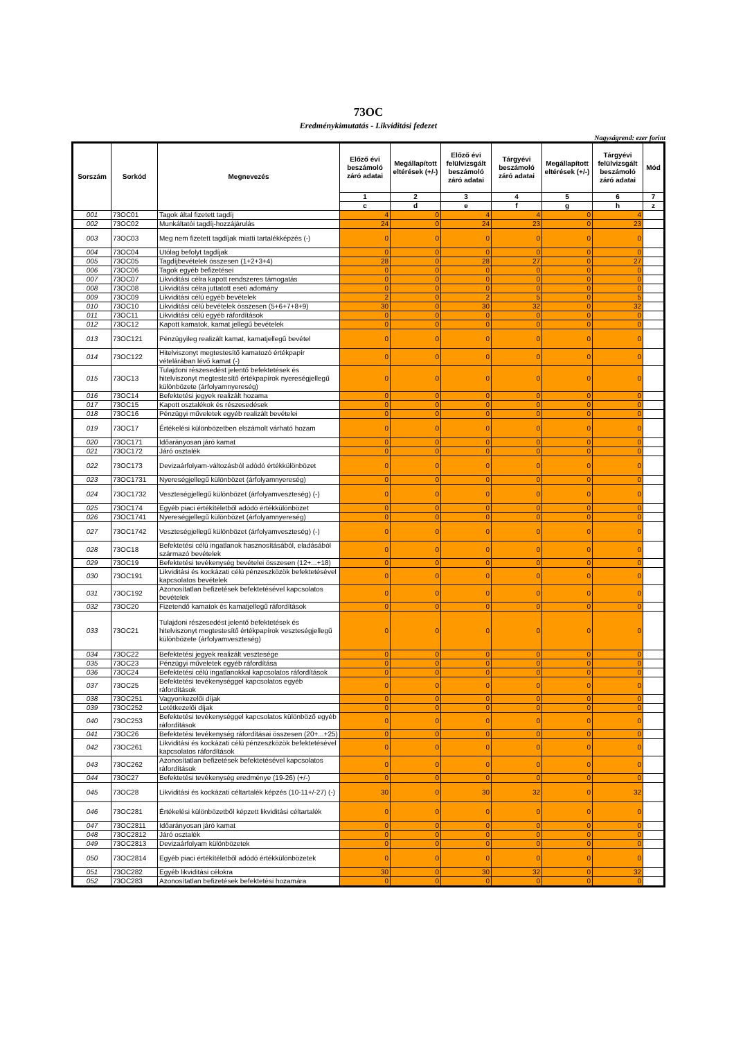73OC
Eredménykimutatás - Likviditási fedezet
Nagyságrend: ezer forint
| Sorszám | Sorkód | Megnevezés | Előző évi beszámoló záró adatai | Megállapított eltérések (+/-) | Előző évi felülvizsgált beszámoló záró adatai | Tárgyévi beszámoló záró adatai | Megállapított eltérések (+/-) | Tárgyévi felülvizsgált beszámoló záró adatai | Mód |
| --- | --- | --- | --- | --- | --- | --- | --- | --- | --- |
| | | | 1 | 2 | 3 | 4 | 5 | 6 | 7 |
| | | | c | d | e | f | g | h | z |
| 001 | 73OC01 | Tagok által fizetett tagdíj | 4 | 0 | 4 | 4 | 0 | 4 | |
| 002 | 73OC02 | Munkáltatói tagdíj-hozzájárulás | 24 | 0 | 24 | 23 | 0 | 23 | |
| 003 | 73OC03 | Meg nem fizetett tagdíjak miatti tartalékképzés (-) | 0 | 0 | 0 | 0 | 0 | 0 | |
| 004 | 73OC04 | Utólag befolyt tagdíjak | 0 | 0 | 0 | 0 | 0 | 0 | |
| 005 | 73OC05 | Tagdíjbevételek összesen (1+2+3+4) | 28 | 0 | 28 | 27 | 0 | 27 | |
| 006 | 73OC06 | Tagok egyéb befizetései | 0 | 0 | 0 | 0 | 0 | 0 | |
| 007 | 73OC07 | Likviditási célra kapott rendszeres támogatás | 0 | 0 | 0 | 0 | 0 | 0 | |
| 008 | 73OC08 | Likviditási célra juttatott eseti adomány | 0 | 0 | 0 | 0 | 0 | 0 | |
| 009 | 73OC09 | Likviditási célú egyéb bevételek | 2 | 0 | 2 | 5 | 0 | 5 | |
| 010 | 73OC10 | Likviditási célú bevételek összesen (5+6+7+8+9) | 30 | 0 | 30 | 32 | 0 | 32 | |
| 011 | 73OC11 | Likviditási célú egyéb ráfordítások | 0 | 0 | 0 | 0 | 0 | 0 | |
| 012 | 73OC12 | Kapott kamatok, kamat jellegű bevételek | 0 | 0 | 0 | 0 | 0 | 0 | |
| 013 | 73OC121 | Pénzügyileg realizált kamat, kamatjellegű bevétel | 0 | 0 | 0 | 0 | 0 | 0 | |
| 014 | 73OC122 | Hitelviszonyt megtestesítő kamatozó értékpapír vételárában lévő kamat (-) | 0 | 0 | 0 | 0 | 0 | 0 | |
| 015 | 73OC13 | Tulajdoni részesedést jelentő befektetések és hitelviszonyt megtestesítő értékpapírok nyereségjellegű különbözete (árfolyamnyereség) | 0 | 0 | 0 | 0 | 0 | 0 | |
| 016 | 73OC14 | Befektetési jegyek realizált hozama | 0 | 0 | 0 | 0 | 0 | 0 | |
| 017 | 73OC15 | Kapott osztalékok és részesedések | 0 | 0 | 0 | 0 | 0 | 0 | |
| 018 | 73OC16 | Pénzügyi műveletek egyéb realizált bevételei | 0 | 0 | 0 | 0 | 0 | 0 | |
| 019 | 73OC17 | Értékelési különbözetben elszámolt várható hozam | 0 | 0 | 0 | 0 | 0 | 0 | |
| 020 | 73OC171 | Időarányosan járó kamat | 0 | 0 | 0 | 0 | 0 | 0 | |
| 021 | 73OC172 | Járó osztalék | 0 | 0 | 0 | 0 | 0 | 0 | |
| 022 | 73OC173 | Devizaárfolyam-változásból adódó értékkülönbözet | 0 | 0 | 0 | 0 | 0 | 0 | |
| 023 | 73OC1731 | Nyereségjellegű különbözet (árfolyamnyereség) | 0 | 0 | 0 | 0 | 0 | 0 | |
| 024 | 73OC1732 | Veszteségjellegű különbözet (árfolyamveszteség) (-) | 0 | 0 | 0 | 0 | 0 | 0 | |
| 025 | 73OC174 | Egyéb piaci értékítéletből adódó értékkülönbözet | 0 | 0 | 0 | 0 | 0 | 0 | |
| 026 | 73OC1741 | Nyereségjellegű különbözet (árfolyamnyereség) | 0 | 0 | 0 | 0 | 0 | 0 | |
| 027 | 73OC1742 | Veszteségjellegű különbözet (árfolyamveszteség) (-) | 0 | 0 | 0 | 0 | 0 | 0 | |
| 028 | 73OC18 | Befektetési célú ingatlanok hasznosításából, eladásából származó bevételek | 0 | 0 | 0 | 0 | 0 | 0 | |
| 029 | 73OC19 | Befektetési tevékenység bevételei összesen (12+...+18) | 0 | 0 | 0 | 0 | 0 | 0 | |
| 030 | 73OC191 | Likviditási és kockázati célú pénzeszközök befektetésével kapcsolatos bevételek | 0 | 0 | 0 | 0 | 0 | 0 | |
| 031 | 73OC192 | Azonosítatlan befizetések befektetésével kapcsolatos bevételek | 0 | 0 | 0 | 0 | 0 | 0 | |
| 032 | 73OC20 | Fizetendő kamatok és kamatjellegű ráfordítások | 0 | 0 | 0 | 0 | 0 | 0 | |
| 033 | 73OC21 | Tulajdoni részesedést jelentő befektetések és hitelviszonyt megtestesítő értékpapírok veszteségjellegű különbözete (árfolyamveszteség) | 0 | 0 | 0 | 0 | 0 | 0 | |
| 034 | 73OC22 | Befektetési jegyek realizált vesztesége | 0 | 0 | 0 | 0 | 0 | 0 | |
| 035 | 73OC23 | Pénzügyi műveletek egyéb ráfordítása | 0 | 0 | 0 | 0 | 0 | 0 | |
| 036 | 73OC24 | Befektetési célú ingatlanokkal kapcsolatos ráfordítások | 0 | 0 | 0 | 0 | 0 | 0 | |
| 037 | 73OC25 | Befektetési tevékenységgel kapcsolatos egyéb ráfordítások | 0 | 0 | 0 | 0 | 0 | 0 | |
| 038 | 73OC251 | Vagyonkezelői díjak | 0 | 0 | 0 | 0 | 0 | 0 | |
| 039 | 73OC252 | Letétkezelői díjak | 0 | 0 | 0 | 0 | 0 | 0 | |
| 040 | 73OC253 | Befektetési tevékenységgel kapcsolatos különböző egyéb ráfordítások | 0 | 0 | 0 | 0 | 0 | 0 | |
| 041 | 73OC26 | Befektetési tevékenység ráfordításai összesen (20+...+25) | 0 | 0 | 0 | 0 | 0 | 0 | |
| 042 | 73OC261 | Likviditási és kockázati célú pénzeszközök befektetésével kapcsolatos ráfordítások | 0 | 0 | 0 | 0 | 0 | 0 | |
| 043 | 73OC262 | Azonosítatlan befizetések befektetésével kapcsolatos ráfordítások | 0 | 0 | 0 | 0 | 0 | 0 | |
| 044 | 73OC27 | Befektetési tevékenység eredménye (19-26) (+/-) | 0 | 0 | 0 | 0 | 0 | 0 | |
| 045 | 73OC28 | Likviditási és kockázati céltartalék képzés (10-11+/-27) (-) | 30 | 0 | 30 | 32 | 0 | 32 | |
| 046 | 73OC281 | Értékelési különbözetből képzett likviditási céltartalék | 0 | 0 | 0 | 0 | 0 | 0 | |
| 047 | 73OC2811 | Időarányosan járó kamat | 0 | 0 | 0 | 0 | 0 | 0 | |
| 048 | 73OC2812 | Járó osztalék | 0 | 0 | 0 | 0 | 0 | 0 | |
| 049 | 73OC2813 | Devizaárfolyam különbözetek | 0 | 0 | 0 | 0 | 0 | 0 | |
| 050 | 73OC2814 | Egyéb piaci értékítéletből adódó értékkülönbözetek | 0 | 0 | 0 | 0 | 0 | 0 | |
| 051 | 73OC282 | Egyéb likviditási célokra | 30 | 0 | 30 | 32 | 0 | 32 | |
| 052 | 73OC283 | Azonosítatlan befizetések befektetési hozamára | 0 | 0 | 0 | 0 | 0 | 0 | |